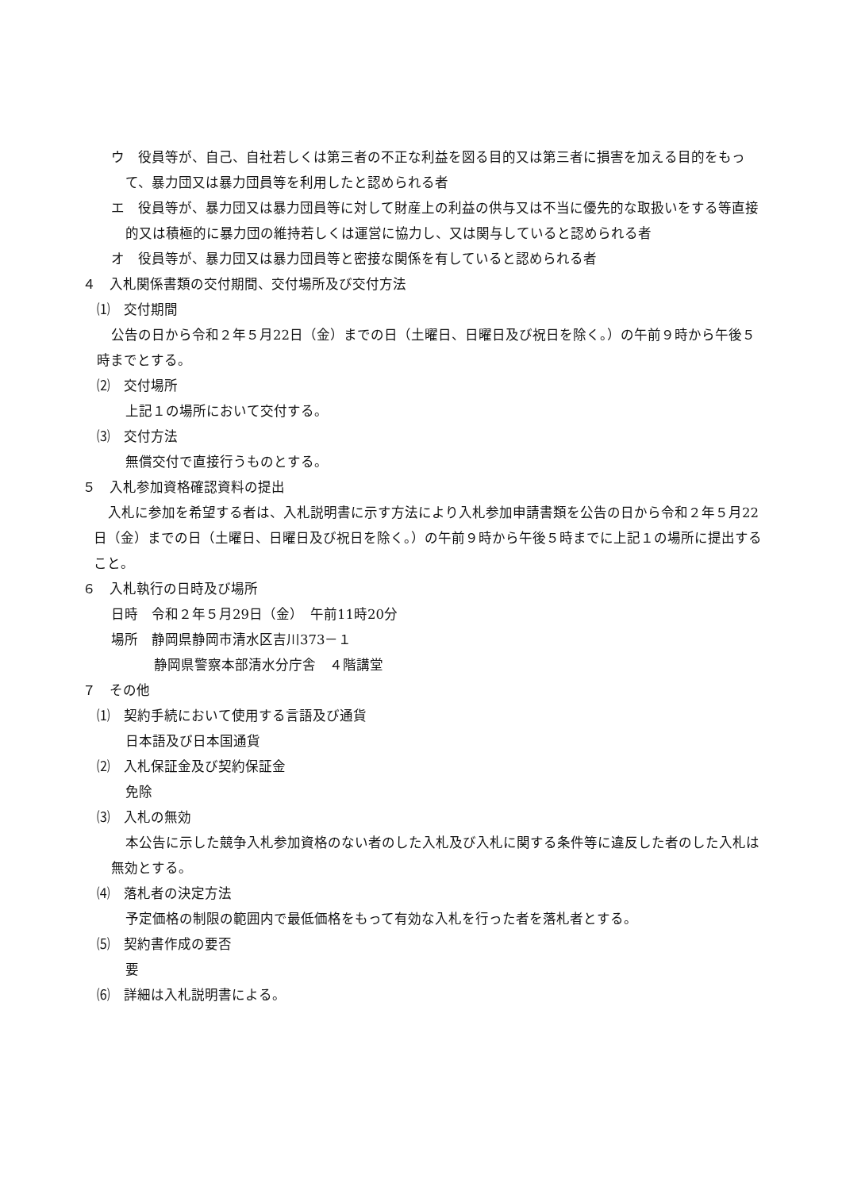ウ　役員等が、自己、自社若しくは第三者の不正な利益を図る目的又は第三者に損害を加える目的をもって、暴力団又は暴力団員等を利用したと認められる者
エ　役員等が、暴力団又は暴力団員等に対して財産上の利益の供与又は不当に優先的な取扱いをする等直接的又は積極的に暴力団の維持若しくは運営に協力し、又は関与していると認められる者
オ　役員等が、暴力団又は暴力団員等と密接な関係を有していると認められる者
４　入札関係書類の交付期間、交付場所及び交付方法
⑴　交付期間
公告の日から令和２年５月22日（金）までの日（土曜日、日曜日及び祝日を除く。）の午前９時から午後５時までとする。
⑵　交付場所
上記１の場所において交付する。
⑶　交付方法
無償交付で直接行うものとする。
５　入札参加資格確認資料の提出
入札に参加を希望する者は、入札説明書に示す方法により入札参加申請書類を公告の日から令和２年５月22日（金）までの日（土曜日、日曜日及び祝日を除く。）の午前９時から午後５時までに上記１の場所に提出すること。
６　入札執行の日時及び場所
日時　令和２年５月29日（金）　午前11時20分
場所　静岡県静岡市清水区吉川373－１
静岡県警察本部清水分庁舎　４階講堂
７　その他
⑴　契約手続において使用する言語及び通貨
日本語及び日本国通貨
⑵　入札保証金及び契約保証金
免除
⑶　入札の無効
本公告に示した競争入札参加資格のない者のした入札及び入札に関する条件等に違反した者のした入札は無効とする。
⑷　落札者の決定方法
予定価格の制限の範囲内で最低価格をもって有効な入札を行った者を落札者とする。
⑸　契約書作成の要否
要
⑹　詳細は入札説明書による。